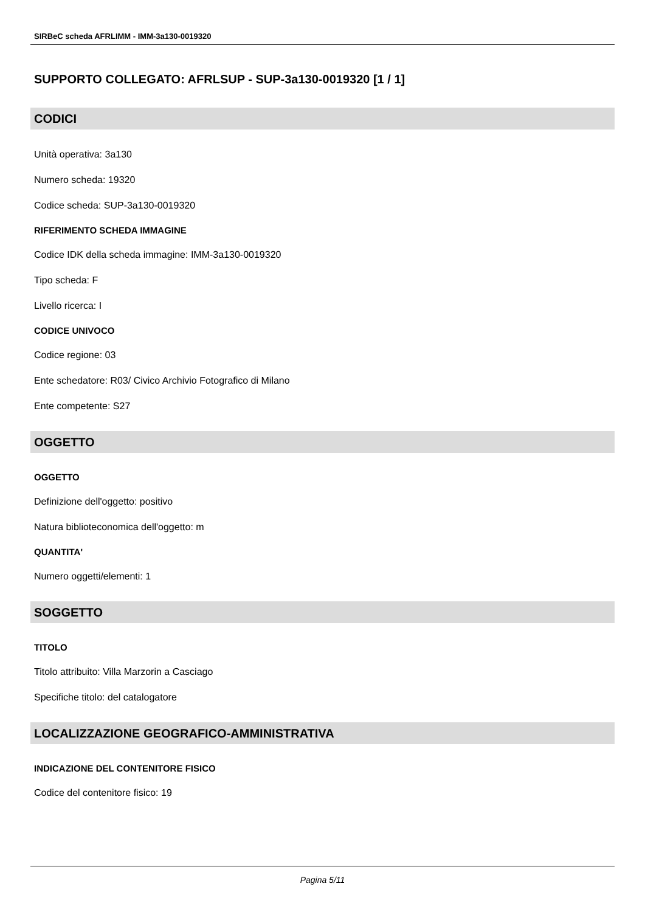SIRBeC scheda AFRLIMM - IMM-3a130-0019320
SUPPORTO COLLEGATO: AFRLSUP - SUP-3a130-0019320 [1 / 1]
CODICI
Unità operativa: 3a130
Numero scheda: 19320
Codice scheda: SUP-3a130-0019320
RIFERIMENTO SCHEDA IMMAGINE
Codice IDK della scheda immagine: IMM-3a130-0019320
Tipo scheda: F
Livello ricerca: I
CODICE UNIVOCO
Codice regione: 03
Ente schedatore: R03/ Civico Archivio Fotografico di Milano
Ente competente: S27
OGGETTO
OGGETTO
Definizione dell'oggetto: positivo
Natura biblioteconomica dell'oggetto: m
QUANTITA'
Numero oggetti/elementi: 1
SOGGETTO
TITOLO
Titolo attribuito: Villa Marzorin a Casciago
Specifiche titolo: del catalogatore
LOCALIZZAZIONE GEOGRAFICO-AMMINISTRATIVA
INDICAZIONE DEL CONTENITORE FISICO
Codice del contenitore fisico: 19
Pagina 5/11